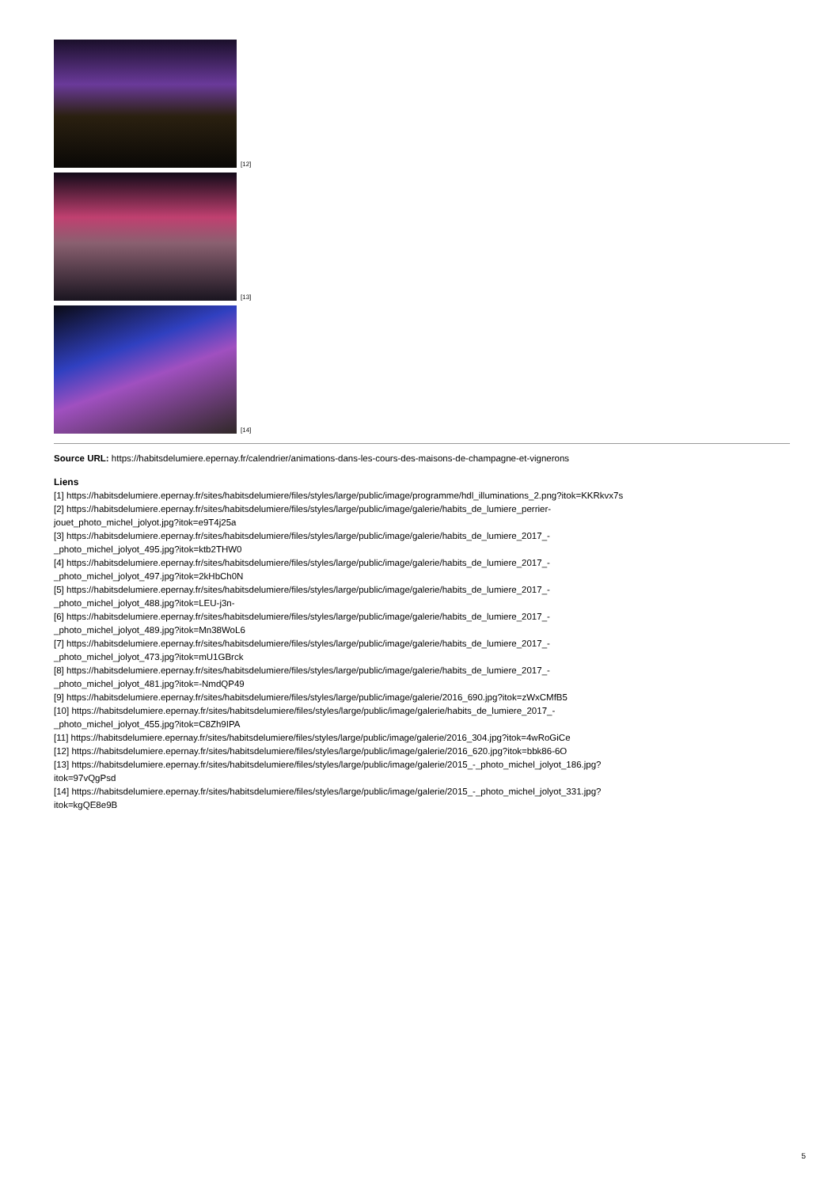[12]
[13]
[14]
Source URL: https://habitsdelumiere.epernay.fr/calendrier/animations-dans-les-cours-des-maisons-de-champagne-et-vignerons
Liens
[1] https://habitsdelumiere.epernay.fr/sites/habitsdelumiere/files/styles/large/public/image/programme/hdl_illuminations_2.png?itok=KKRkvx7s
[2] https://habitsdelumiere.epernay.fr/sites/habitsdelumiere/files/styles/large/public/image/galerie/habits_de_lumiere_perrier-
jouet_photo_michel_jolyot.jpg?itok=e9T4j25a
[3] https://habitsdelumiere.epernay.fr/sites/habitsdelumiere/files/styles/large/public/image/galerie/habits_de_lumiere_2017_-
_photo_michel_jolyot_495.jpg?itok=ktb2THW0
[4] https://habitsdelumiere.epernay.fr/sites/habitsdelumiere/files/styles/large/public/image/galerie/habits_de_lumiere_2017_-
_photo_michel_jolyot_497.jpg?itok=2kHbCh0N
[5] https://habitsdelumiere.epernay.fr/sites/habitsdelumiere/files/styles/large/public/image/galerie/habits_de_lumiere_2017_-
_photo_michel_jolyot_488.jpg?itok=LEU-j3n-
[6] https://habitsdelumiere.epernay.fr/sites/habitsdelumiere/files/styles/large/public/image/galerie/habits_de_lumiere_2017_-
_photo_michel_jolyot_489.jpg?itok=Mn38WoL6
[7] https://habitsdelumiere.epernay.fr/sites/habitsdelumiere/files/styles/large/public/image/galerie/habits_de_lumiere_2017_-
_photo_michel_jolyot_473.jpg?itok=mU1GBrck
[8] https://habitsdelumiere.epernay.fr/sites/habitsdelumiere/files/styles/large/public/image/galerie/habits_de_lumiere_2017_-
_photo_michel_jolyot_481.jpg?itok=-NmdQP49
[9] https://habitsdelumiere.epernay.fr/sites/habitsdelumiere/files/styles/large/public/image/galerie/2016_690.jpg?itok=zWxCMfB5
[10] https://habitsdelumiere.epernay.fr/sites/habitsdelumiere/files/styles/large/public/image/galerie/habits_de_lumiere_2017_-
_photo_michel_jolyot_455.jpg?itok=C8Zh9IPA
[11] https://habitsdelumiere.epernay.fr/sites/habitsdelumiere/files/styles/large/public/image/galerie/2016_304.jpg?itok=4wRoGiCe
[12] https://habitsdelumiere.epernay.fr/sites/habitsdelumiere/files/styles/large/public/image/galerie/2016_620.jpg?itok=bbk86-6O
[13] https://habitsdelumiere.epernay.fr/sites/habitsdelumiere/files/styles/large/public/image/galerie/2015_-_photo_michel_jolyot_186.jpg?
itok=97vQgPsd
[14] https://habitsdelumiere.epernay.fr/sites/habitsdelumiere/files/styles/large/public/image/galerie/2015_-_photo_michel_jolyot_331.jpg?
itok=kgQE8e9B
5